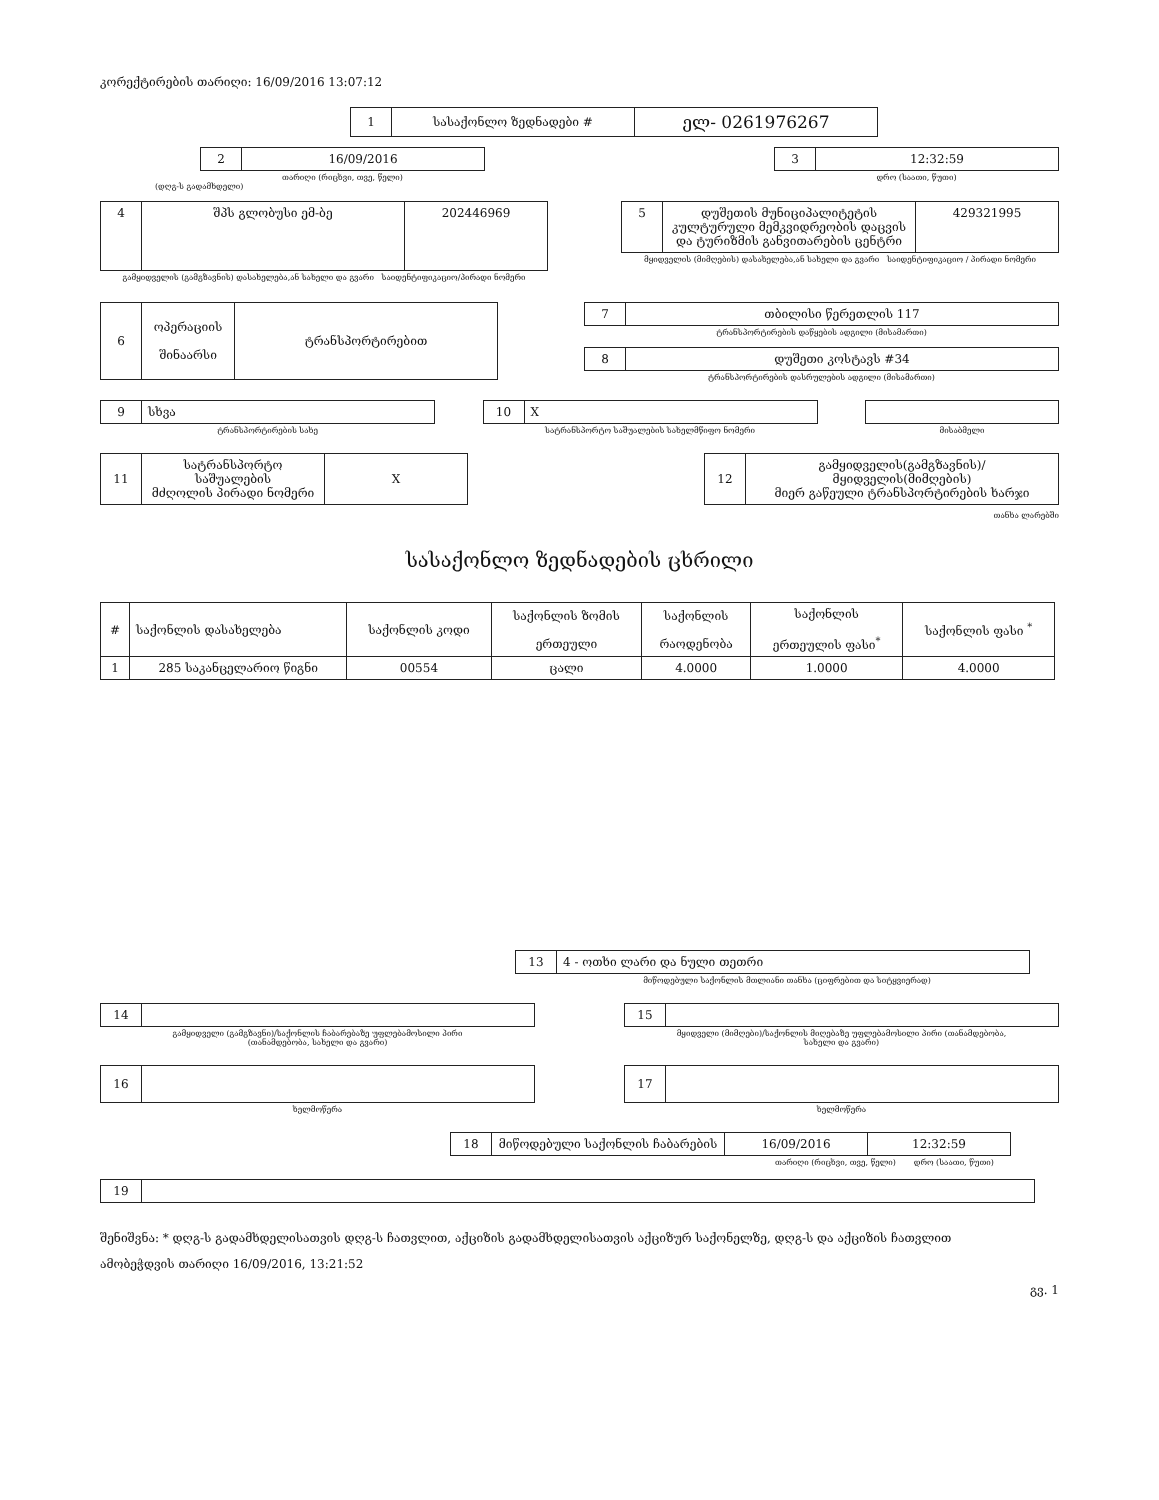კორექტირების თარიღი: 16/09/2016 13:07:12
| 1 | სასაქონლო ზედნადები # | ელ- 0261976267 |
| 2 | 16/09/2016 |
თარიღი (რიცხვი, თვე, წელი)
| 3 | 12:32:59 |
დრო (საათი, წუთი)
(დღგ-ს გადამხდელი)
| 4 | შპს გლობუსი ემ-ბე | 202446969 |
გამყიდველის (გამგზავნის) დასახელება,ან სახელი და გვარი საიდენტიფიკაციო/პირადი ნომერი
| 5 | დუშეთის მუნიციპალიტეტის კულტურული მემკვიდრეობის დაცვის და ტურიზმის განვითარების ცენტრი | 429321995 |
მყიდველის (მიმღების) დასახელება,ან სახელი და გვარი საიდენტიფიკაციო / პირადი ნომერი
| 6 | ოპერაციის შინაარსი | ტრანსპორტირებით |
| 7 | თბილისი წერეთლის 117 |
ტრანსპორტირების დაწყების ადგილი (მისამართი)
| 8 | დუშეთი კოსტავს #34 |
ტრანსპორტირების დასრულების ადგილი (მისამართი)
| 9 | სხვა |
ტრანსპორტირების სახე
| 10 | X |
სატრანსპორტო საშუალების სახელმწიფო ნომერი
მისაბმელი
| 11 | სატრანსპორტო საშუალების მძღოლის პირადი ნომერი | X |
| 12 | გამყიდველის(გამგზავნის)/მყიდველის(მიმღების) მიერ გაწეული ტრანსპორტირების ხარჯი |
თანხა ლარებში
სასაქონლო ზედნადების ცხრილი
| # | საქონლის დასახელება | საქონლის კოდი | საქონლის ზომის ერთეული | საქონლის რაოდენობა | საქონლის ერთეულის ფასი<sup>*</sup> | საქონლის ფასი <sup>*</sup> |
| --- | --- | --- | --- | --- | --- | --- |
| 1 | 285 საკანცელარიო წიგნი | 00554 | ცალი | 4.0000 | 1.0000 | 4.0000 |
| 13 | 4 - ოთხი ლარი და ნული თეთრი |
მიწოდებული საქონლის მთლიანი თანხა (ციფრებით და სიტყვიერად)
| 14 | |
გამყიდველი (გამგზავნი)/საქონლის ჩაბარებაზე უფლებამოსილი პირი
(თანამდებობა, სახელი და გვარი)
| 15 | |
მყიდველი (მიმღები)/საქონლის მიღებაზე უფლებამოსილი პირი (თანამდებობა,
სახელი და გვარი)
| 16 | |
ხელმოწერა
| 17 | |
ხელმოწერა
| 18 | მიწოდებული საქონლის ჩაბარების | 16/09/2016 | 12:32:59 |
თარიღი (რიცხვი, თვე, წელი) დრო (საათი, წუთი)
| 19 | |
შენიშვნა: * დღგ-ს გადამხდელისათვის დღგ-ს ჩათვლით, აქციზის გადამხდელისათვის აქციზურ საქონელზე, დღგ-ს და აქციზის ჩათვლით
ამობეჭდვის თარიღი 16/09/2016, 13:21:52
გვ. 1